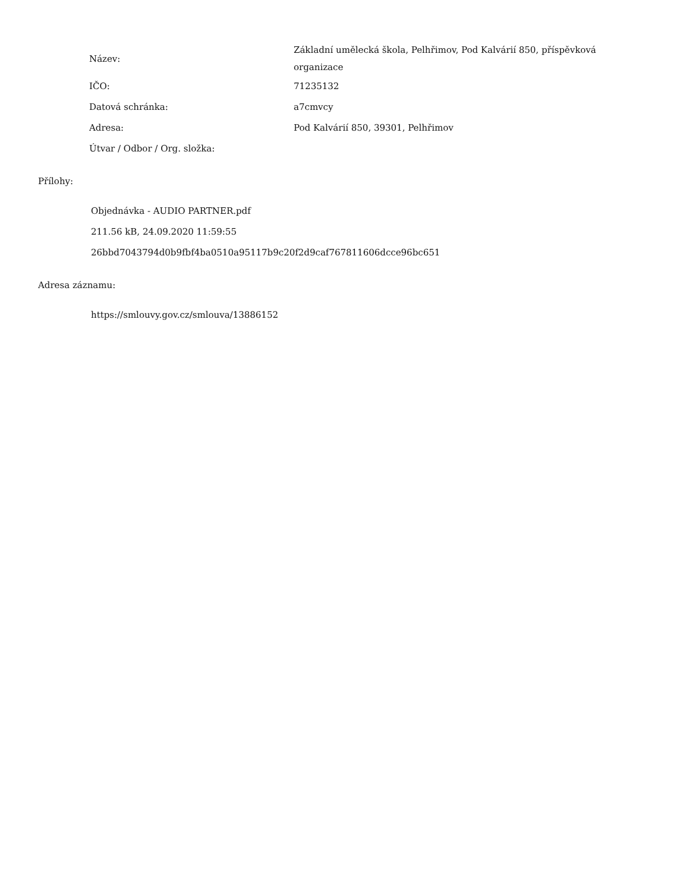| Název: | Základní umělecká škola, Pelhřimov, Pod Kalvárií 850, příspěvková organizace |
| IČO: | 71235132 |
| Datová schránka: | a7cmvcy |
| Adresa: | Pod Kalvárií 850, 39301, Pelhřimov |
| Útvar / Odbor / Org. složka: | |
Přílohy:
Objednávka - AUDIO PARTNER.pdf
211.56 kB, 24.09.2020 11:59:55
26bbd7043794d0b9fbf4ba0510a95117b9c20f2d9caf767811606dcce96bc651
Adresa záznamu:
https://smlouvy.gov.cz/smlouva/13886152